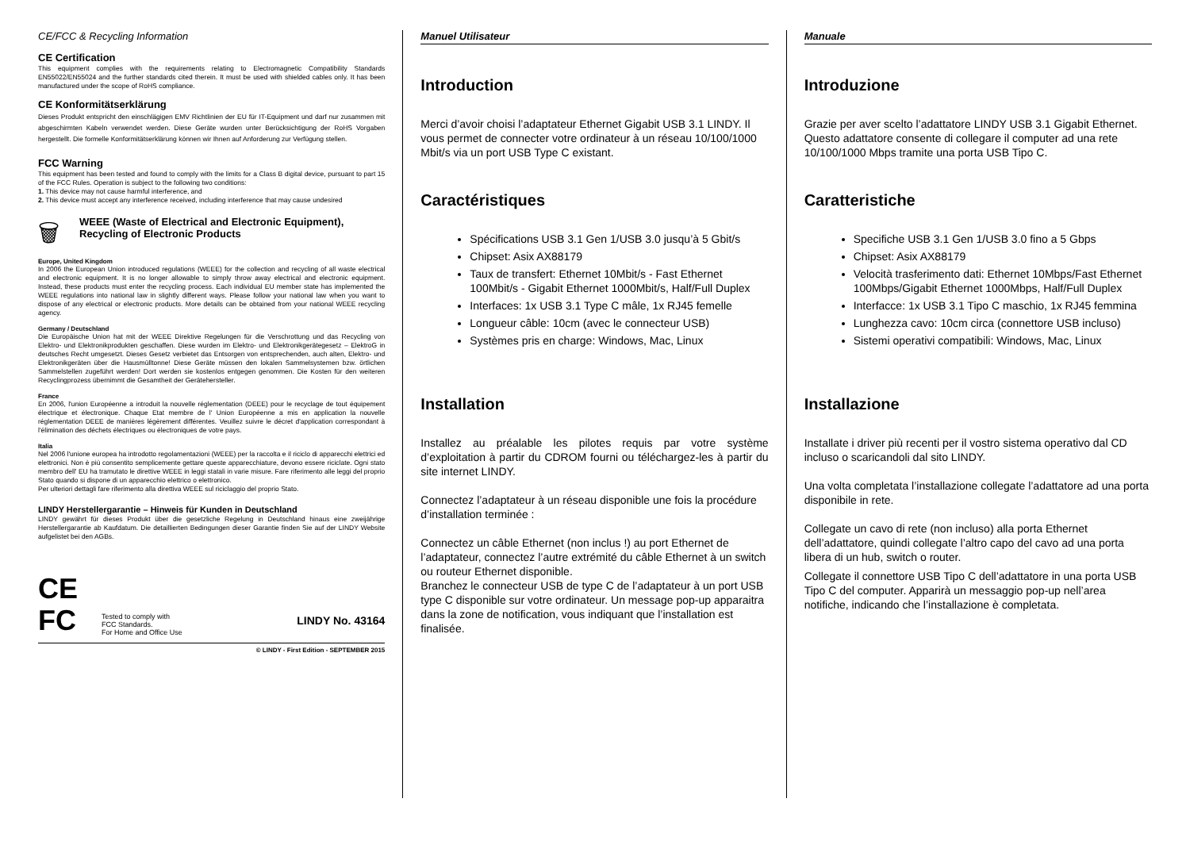CE/FCC & Recycling Information
CE Certification
This equipment complies with the requirements relating to Electromagnetic Compatibility Standards EN55022/EN55024 and the further standards cited therein. It must be used with shielded cables only. It has been manufactured under the scope of RoHS compliance.
CE Konformitätserklärung
Dieses Produkt entspricht den einschlägigen EMV Richtlinien der EU für IT-Equipment und darf nur zusammen mit abgeschirmten Kabeln verwendet werden. Diese Geräte wurden unter Berücksichtigung der RoHS Vorgaben hergestellt. Die formelle Konformitätserklärung können wir Ihnen auf Anforderung zur Verfügung stellen.
FCC Warning
This equipment has been tested and found to comply with the limits for a Class B digital device, pursuant to part 15 of the FCC Rules. Operation is subject to the following two conditions:
1. This device may not cause harmful interference, and
2. This device must accept any interference received, including interference that may cause undesired
🗑
WEEE (Waste of Electrical and Electronic Equipment),
Recycling of Electronic Products
Europe, United Kingdom
In 2006 the European Union introduced regulations (WEEE) for the collection and recycling of all waste electrical and electronic equipment. It is no longer allowable to simply throw away electrical and electronic equipment. Instead, these products must enter the recycling process. Each individual EU member state has implemented the WEEE regulations into national law in slightly different ways. Please follow your national law when you want to dispose of any electrical or electronic products. More details can be obtained from your national WEEE recycling agency.
Germany / Deutschland
Die Europäische Union hat mit der WEEE Direktive Regelungen für die Verschrottung und das Recycling von Elektro- und Elektronikprodukten geschaffen. Diese wurden im Elektro- und Elektronikgerätegesetz – ElektroG in deutsches Recht umgesetzt. Dieses Gesetz verbietet das Entsorgen von entsprechenden, auch alten, Elektro- und Elektronikgeräten über die Hausmülltonne! Diese Geräte müssen den lokalen Sammelsystemen bzw. örtlichen Sammelstellen zugeführt werden! Dort werden sie kostenlos entgegen genommen. Die Kosten für den weiteren Recyclingprozess übernimmt die Gesamtheit der Gerätehersteller.
France
En 2006, l'union Européenne a introduit la nouvelle réglementation (DEEE) pour le recyclage de tout équipement électrique et électronique. Chaque Etat membre de l' Union Européenne a mis en application la nouvelle réglementation DEEE de manières légèrement différentes. Veuillez suivre le décret d'application correspondant à l'élimination des déchets électriques ou électroniques de votre pays.
Italia
Nel 2006 l'unione europea ha introdotto regolamentazioni (WEEE) per la raccolta e il riciclo di apparecchi elettrici ed elettronici. Non è più consentito semplicemente gettare queste apparecchiature, devono essere riciclate. Ogni stato membro dell' EU ha tramutato le direttive WEEE in leggi statali in varie misure. Fare riferimento alle leggi del proprio Stato quando si dispone di un apparecchio elettrico o elettronico.
Per ulteriori dettagli fare riferimento alla direttiva WEEE sul riciclaggio del proprio Stato.
LINDY Herstellergarantie – Hinweis für Kunden in Deutschland
LINDY gewährt für dieses Produkt über die gesetzliche Regelung in Deutschland hinaus eine zweijährige Herstellergarantie ab Kaufdatum. Die detaillierten Bedingungen dieser Garantie finden Sie auf der LINDY Website aufgelistet bei den AGBs.
CE
FC
Tested to comply with
FCC Standards.
For Home and Office Use
LINDY No. 43164
© LINDY - First Edition - SEPTEMBER 2015
Manuel Utilisateur
Introduction
Merci d’avoir choisi l’adaptateur Ethernet Gigabit USB 3.1 LINDY. Il vous permet de connecter votre ordinateur à un réseau 10/100/1000 Mbit/s via un port USB Type C existant.
Caractéristiques
Spécifications USB 3.1 Gen 1/USB 3.0 jusqu’à 5 Gbit/s
Chipset: Asix AX88179
Taux de transfert: Ethernet 10Mbit/s - Fast Ethernet 100Mbit/s - Gigabit Ethernet 1000Mbit/s, Half/Full Duplex
Interfaces: 1x USB 3.1 Type C mâle, 1x RJ45 femelle
Longueur câble: 10cm (avec le connecteur USB)
Systèmes pris en charge: Windows, Mac, Linux
Installation
Installez au préalable les pilotes requis par votre système d’exploitation à partir du CDROM fourni ou téléchargez-les à partir du site internet LINDY.
Connectez l’adaptateur à un réseau disponible une fois la procédure d’installation terminée :
Connectez un câble Ethernet (non inclus !) au port Ethernet de l’adaptateur, connectez l’autre extrémité du câble Ethernet à un switch ou routeur Ethernet disponible.
Branchez le connecteur USB de type C de l’adaptateur à un port USB type C disponible sur votre ordinateur. Un message pop-up apparaitra dans la zone de notification, vous indiquant que l’installation est finalisée.
Manuale
Introduzione
Grazie per aver scelto l’adattatore LINDY USB 3.1 Gigabit Ethernet. Questo adattatore consente di collegare il computer ad una rete 10/100/1000 Mbps tramite una porta USB Tipo C.
Caratteristiche
Specifiche USB 3.1 Gen 1/USB 3.0 fino a 5 Gbps
Chipset: Asix AX88179
Velocità trasferimento dati: Ethernet 10Mbps/Fast Ethernet 100Mbps/Gigabit Ethernet 1000Mbps, Half/Full Duplex
Interfacce: 1x USB 3.1 Tipo C maschio, 1x RJ45 femmina
Lunghezza cavo: 10cm circa (connettore USB incluso)
Sistemi operativi compatibili: Windows, Mac, Linux
Installazione
Installate i driver più recenti per il vostro sistema operativo dal CD incluso o scaricandoli dal sito LINDY.
Una volta completata l’installazione collegate l’adattatore ad una porta disponibile in rete.
Collegate un cavo di rete (non incluso) alla porta Ethernet dell’adattatore, quindi collegate l’altro capo del cavo ad una porta libera di un hub, switch o router.
Collegate il connettore USB Tipo C dell’adattatore in una porta USB Tipo C del computer. Apparirà un messaggio pop-up nell’area notifiche, indicando che l’installazione è completata.